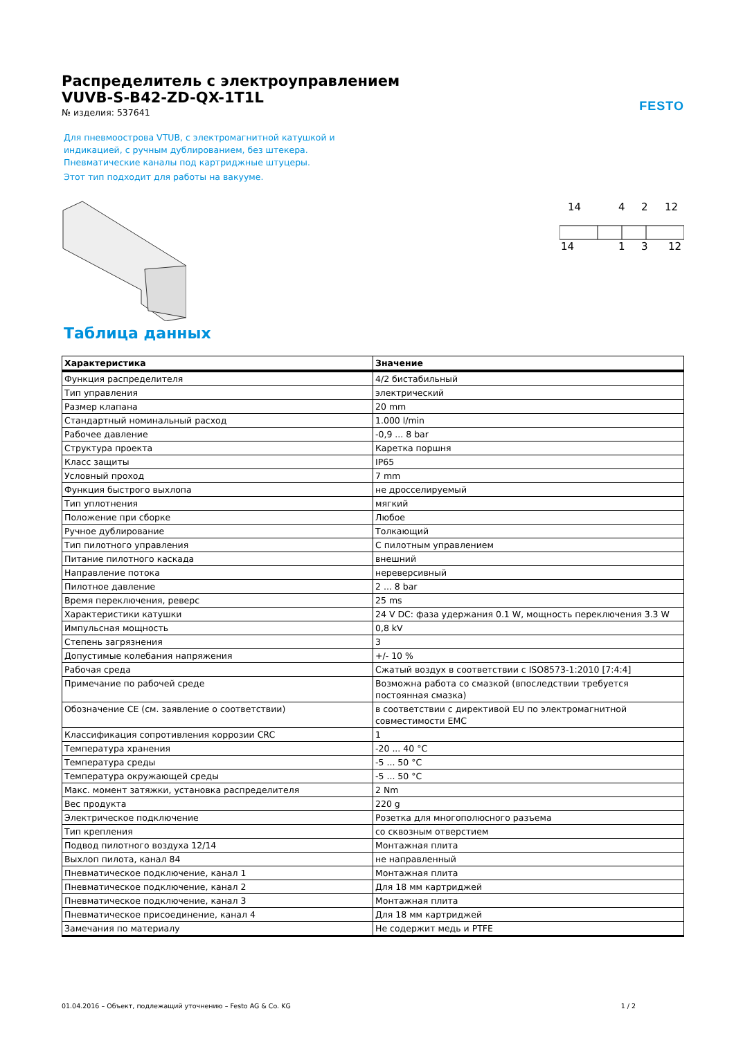FESTO
Распределитель с электроуправлением
VUVB-S-B42-ZD-QX-1T1L
№ изделия: 537641
Для пневмоострова VTUB, с электромагнитной катушкой и
индикацией, с ручным дублированием, без штекера.
Пневматические каналы под картриджные штуцеры.
Этот тип подходит для работы на вакууме.
14
4
2
12
14
1
3
12
Таблица данных
| Характеристика | Значение |
| --- | --- |
| Функция распределителя | 4/2 бистабильный |
| Тип управления | электрический |
| Размер клапана | 20 mm |
| Стандартный номинальный расход | 1.000 l/min |
| Рабочее давление | -0,9 ... 8 bar |
| Структура проекта | Каретка поршня |
| Класс защиты | IP65 |
| Условный проход | 7 mm |
| Функция быстрого выхлопа | не дросселируемый |
| Тип уплотнения | мягкий |
| Положение при сборке | Любое |
| Ручное дублирование | Толкающий |
| Тип пилотного управления | С пилотным управлением |
| Питание пилотного каскада | внешний |
| Направление потока | нереверсивный |
| Пилотное давление | 2 ... 8 bar |
| Время переключения, реверс | 25 ms |
| Характеристики катушки | 24 V DC: фаза удержания 0.1 W, мощность переключения 3.3 W |
| Импульсная мощность | 0,8 kV |
| Степень загрязнения | 3 |
| Допустимые колебания напряжения | +/- 10 % |
| Рабочая среда | Сжатый воздух в соответствии с ISO8573-1:2010 [7:4:4] |
| Примечание по рабочей среде | Возможна работа со смазкой (впоследствии требуется постоянная смазка) |
| Обозначение CE (см. заявление о соответствии) | в соответствии с директивой EU по электромагнитной совместимости EMC |
| Классификация сопротивления коррозии CRC | 1 |
| Температура хранения | -20 ... 40 °C |
| Температура среды | -5 ... 50 °C |
| Температура окружающей среды | -5 ... 50 °C |
| Макс. момент затяжки, установка распределителя | 2 Nm |
| Вес продукта | 220 g |
| Электрическое подключение | Розетка для многополюсного разъема |
| Тип крепления | со сквозным отверстием |
| Подвод пилотного воздуха 12/14 | Монтажная плита |
| Выхлоп пилота, канал 84 | не направленный |
| Пневматическое подключение, канал 1 | Монтажная плита |
| Пневматическое подключение, канал 2 | Для 18 мм картриджей |
| Пневматическое подключение, канал 3 | Монтажная плита |
| Пневматическое присоединение, канал 4 | Для 18 мм картриджей |
| Замечания по материалу | Не содержит медь и PTFE |
01.04.2016 – Объект, подлежащий уточнению – Festo AG & Co. KG 1 / 2